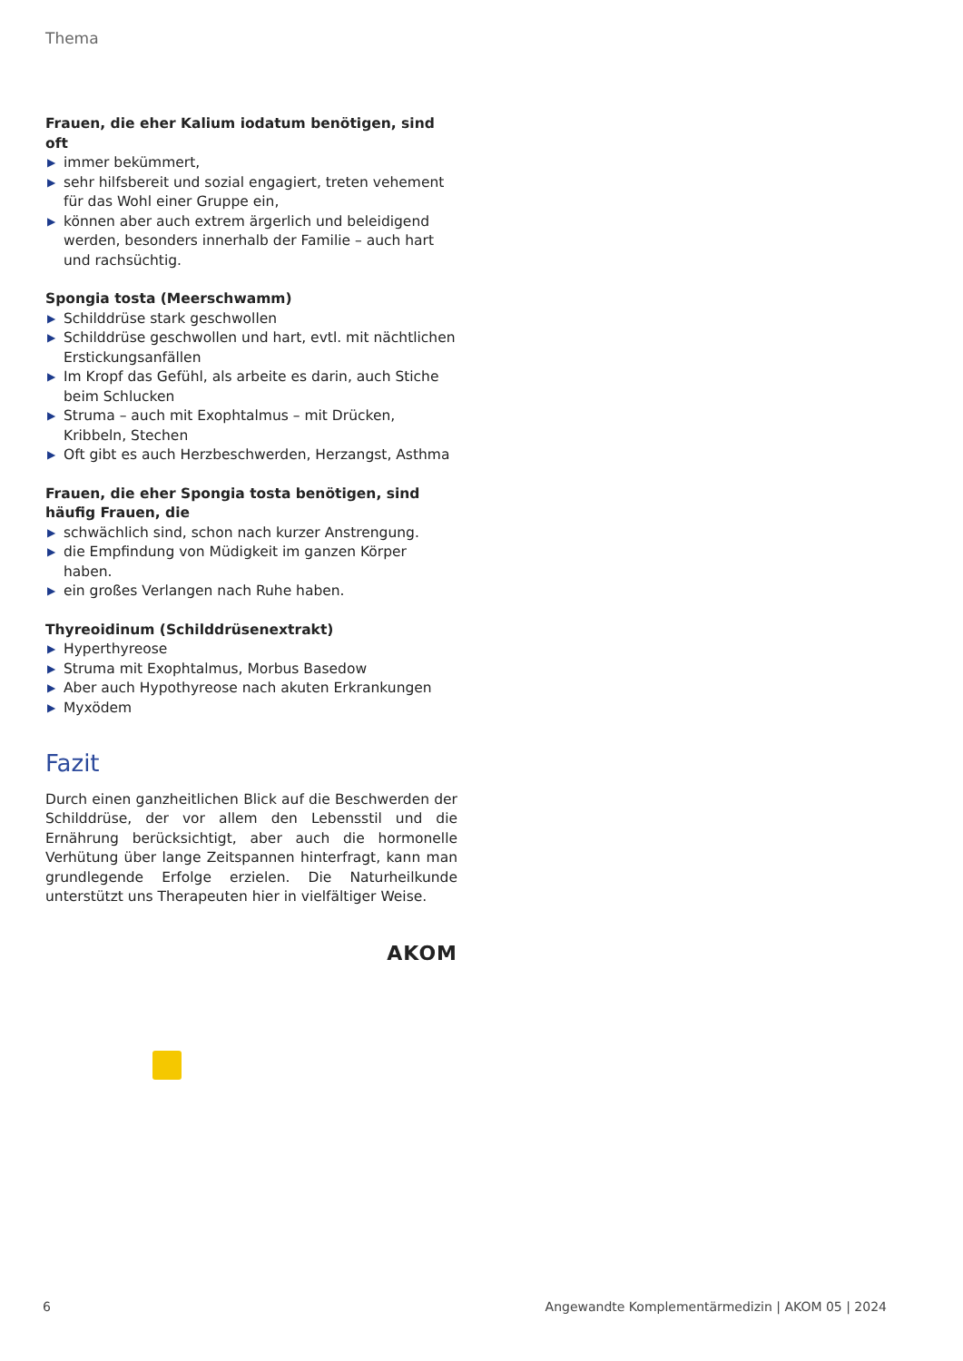Thema
Frauen, die eher Kalium iodatum benötigen, sind oft
▶ immer bekümmert,
▶ sehr hilfsbereit und sozial engagiert, treten vehement für das Wohl einer Gruppe ein,
▶ können aber auch extrem ärgerlich und beleidigend werden, besonders innerhalb der Familie – auch hart und rachsüchtig.
Spongia tosta (Meerschwamm)
▶ Schilddrüse stark geschwollen
▶ Schilddrüse geschwollen und hart, evtl. mit nächtlichen Erstickungsanfällen
▶ Im Kropf das Gefühl, als arbeite es darin, auch Stiche beim Schlucken
▶ Struma – auch mit Exophtalmus – mit Drücken, Kribbeln, Stechen
▶ Oft gibt es auch Herzbeschwerden, Herzangst, Asthma
Frauen, die eher Spongia tosta benötigen, sind häufig Frauen, die
▶ schwächlich sind, schon nach kurzer Anstrengung.
▶ die Empfindung von Müdigkeit im ganzen Körper haben.
▶ ein großes Verlangen nach Ruhe haben.
Thyreoidinum (Schilddrüsenextrakt)
▶ Hyperthyreose
▶ Struma mit Exophtalmus, Morbus Basedow
▶ Aber auch Hypothyreose nach akuten Erkrankungen
▶ Myxödem
Fazit
Durch einen ganzheitlichen Blick auf die Beschwerden der Schilddrüse, der vor allem den Lebensstil und die Ernährung berücksichtigt, aber auch die hormonelle Verhütung über lange Zeitspannen hinterfragt, kann man grundlegende Erfolge erzielen. Die Naturheilkunde unterstützt uns Therapeuten hier in vielfältiger Weise.
AKOM
6 Angewandte Komplementärmedizin | AKOM 05 | 2024